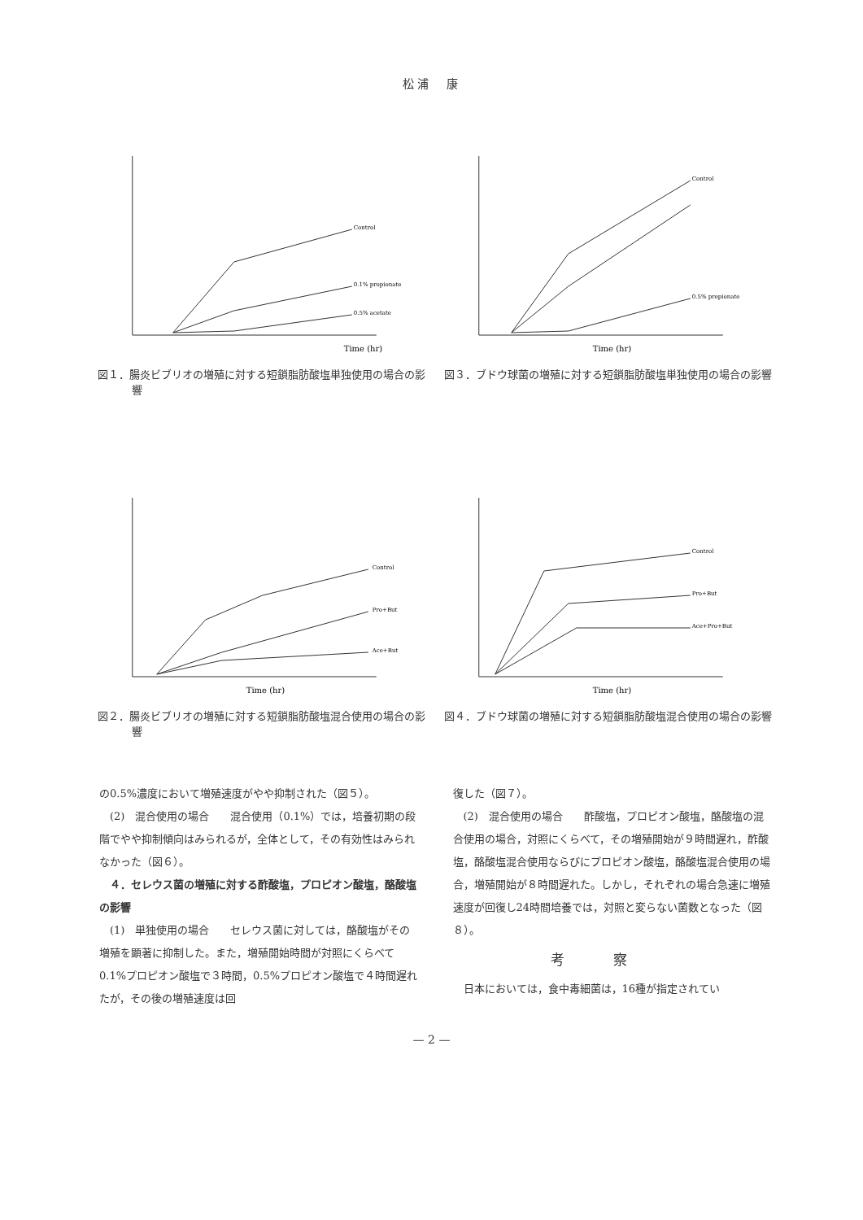松浦　康
Time (hr)
Control
0.1% propionate
0.5% acetate
図１．腸炎ビブリオの増殖に対する短鎖脂肪酸塩単独使用の場合の影響
Time (hr)
Control
0.5% propionate
図３．ブドウ球菌の増殖に対する短鎖脂肪酸塩単独使用の場合の影響
Time (hr)
Control
Pro+But
Ace+But
図２．腸炎ビブリオの増殖に対する短鎖脂肪酸塩混合使用の場合の影響
Time (hr)
Control
Pro+But
Ace+Pro+But
図４．ブドウ球菌の増殖に対する短鎖脂肪酸塩混合使用の場合の影響
の0.5%濃度において増殖速度がやや抑制された（図５）。
　(2)　混合使用の場合　　混合使用（0.1%）では，培養初期の段階でやや抑制傾向はみられるが，全体として，その有効性はみられなかった（図６）。
　４．セレウス菌の増殖に対する酢酸塩，プロピオン酸塩，酪酸塩の影響
　(1)　単独使用の場合　　セレウス菌に対しては，酪酸塩がその増殖を顕著に抑制した。また，増殖開始時間が対照にくらべて0.1%プロピオン酸塩で３時間，0.5%プロピオン酸塩で４時間遅れたが，その後の増殖速度は回
復した（図７）。
　(2)　混合使用の場合　　酢酸塩，プロピオン酸塩，酪酸塩の混合使用の場合，対照にくらべて，その増殖開始が９時間遅れ，酢酸塩，酪酸塩混合使用ならびにプロピオン酸塩，酪酸塩混合使用の場合，増殖開始が８時間遅れた。しかし，それぞれの場合急速に増殖速度が回復し24時間培養では，対照と変らない菌数となった（図８）。
考察
　日本においては，食中毒細菌は，16種が指定されてい
— 2 —